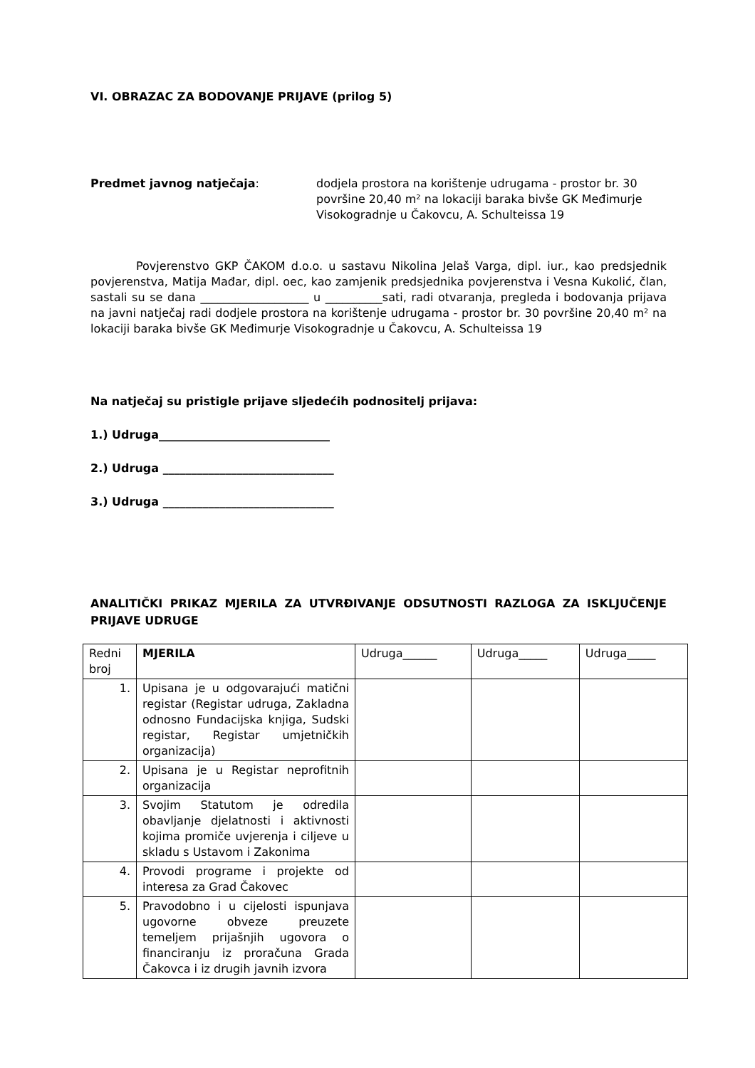VI. OBRAZAC ZA BODOVANJE PRIJAVE (prilog 5)
Predmet javnog natječaja: dodjela prostora na korištenje udrugama - prostor br. 30 površine 20,40 m² na lokaciji baraka bivše GK Međimurje Visokogradnje u Čakovcu, A. Schulteissa 19
Povjerenstvo GKP ČAKOM d.o.o. u sastavu Nikolina Jelaš Varga, dipl. iur., kao predsjednik povjerenstva, Matija Mađar, dipl. oec, kao zamjenik predsjednika povjerenstva i Vesna Kukolić, član, sastali su se dana ___________________ u __________sati, radi otvaranja, pregleda i bodovanja prijava na javni natječaj radi dodjele prostora na korištenje udrugama - prostor br. 30 površine 20,40 m² na lokaciji baraka bivše GK Međimurje Visokogradnje u Čakovcu, A. Schulteissa 19
Na natječaj su pristigle prijave sljedećih podnositelj prijava:
1.) Udruga______________________________
2.) Udruga ______________________________
3.) Udruga ______________________________
ANALITIČKI PRIKAZ MJERILA ZA UTVRĐIVANJE ODSUTNOSTI RAZLOGA ZA ISKLJUČENJE PRIJAVE UDRUGE
| Redni broj | MJERILA | Udruga______ | Udruga_____ | Udruga_____ |
| 1. | Upisana je u odgovarajući matični registar (Registar udruga, Zakladna odnosno Fundacijska knjiga, Sudski registar, Registar umjetničkih organizacija) | | | |
| 2. | Upisana je u Registar neprofitnih organizacija | | | |
| 3. | Svojim Statutom je odredila obavljanje djelatnosti i aktivnosti kojima promiče uvjerenja i ciljeve u skladu s Ustavom i Zakonima | | | |
| 4. | Provodi programe i projekte od interesa za Grad Čakovec | | | |
| 5. | Pravodobno i u cijelosti ispunjava ugovorne obveze preuzete temeljem prijašnjih ugovora o financiranju iz proračuna Grada Čakovca i iz drugih javnih izvora | | | |